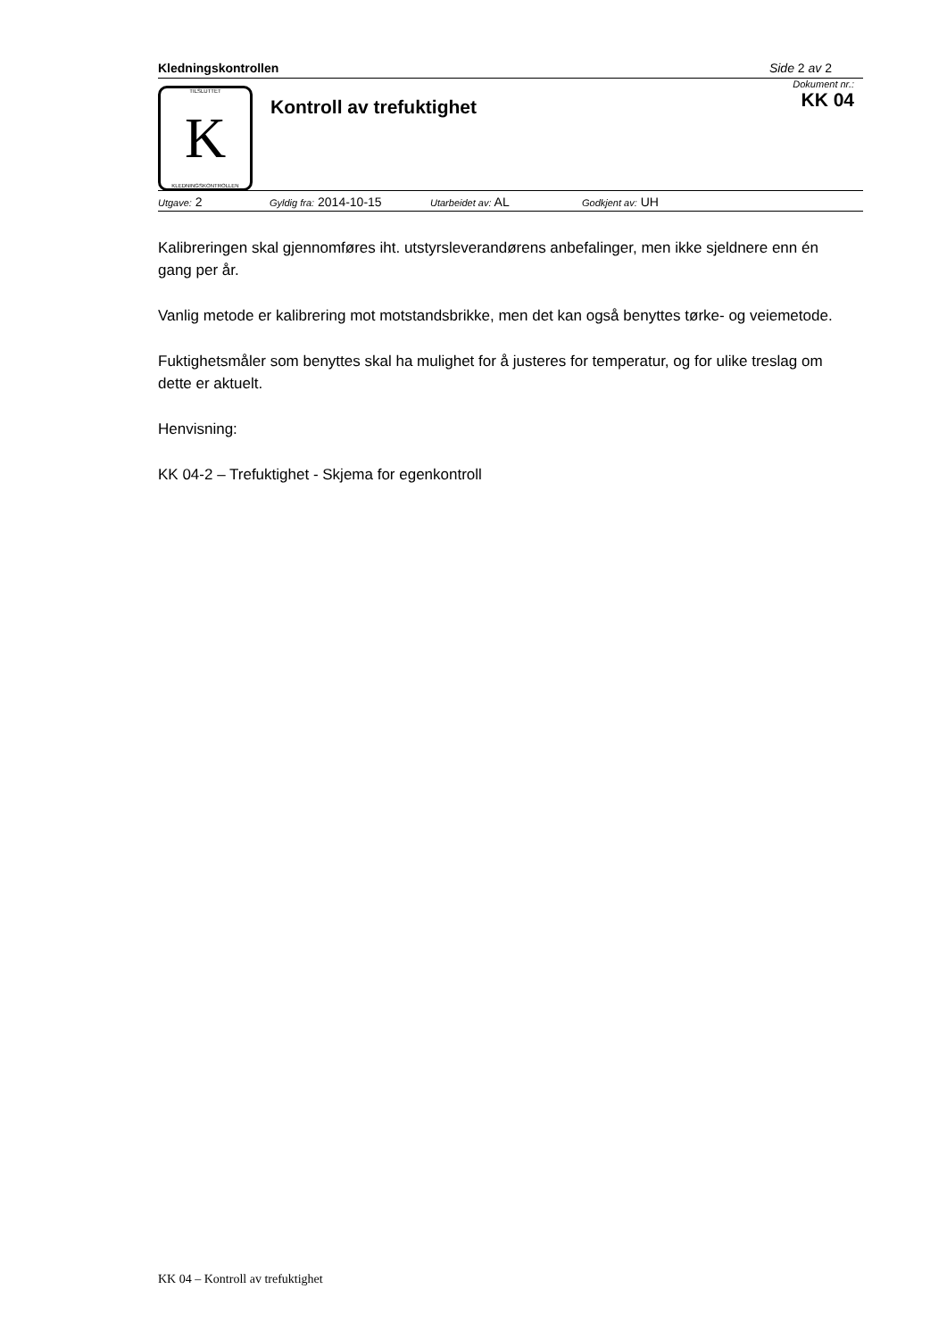Kledningskontrollen Side 2 av 2
TILSLUTTET
K
KLEDNINGSKONTROLLEN
Kontroll av trefuktighet
Dokument nr.:
KK 04
Utgave: 2 Gyldig fra: 2014-10-15 Utarbeidet av: AL Godkjent av: UH
Kalibreringen skal gjennomføres iht. utstyrsleverandørens anbefalinger, men ikke sjeldnere enn én gang per år.
Vanlig metode er kalibrering mot motstandsbrikke, men det kan også benyttes tørke- og veiemetode.
Fuktighetsmåler som benyttes skal ha mulighet for å justeres for temperatur, og for ulike treslag om dette er aktuelt.
Henvisning:
KK 04-2 – Trefuktighet - Skjema for egenkontroll
KK 04 – Kontroll av trefuktighet